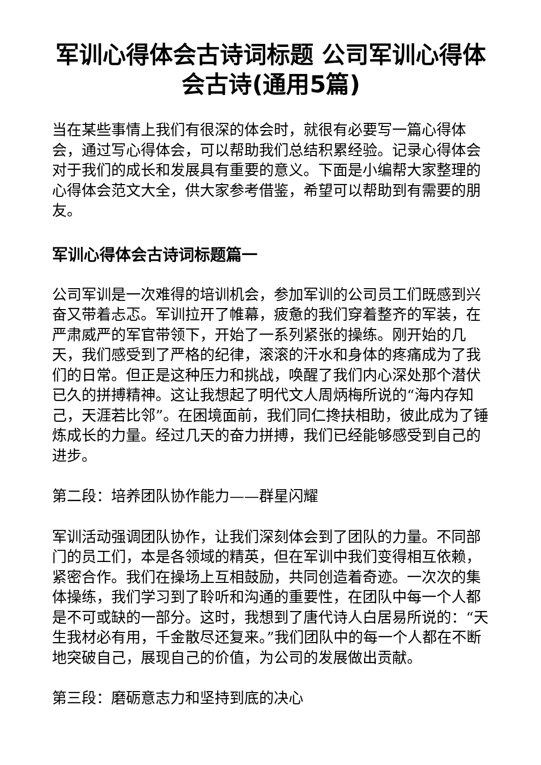军训心得体会古诗词标题 公司军训心得体会古诗(通用5篇)
当在某些事情上我们有很深的体会时，就很有必要写一篇心得体会，通过写心得体会，可以帮助我们总结积累经验。记录心得体会对于我们的成长和发展具有重要的意义。下面是小编帮大家整理的心得体会范文大全，供大家参考借鉴，希望可以帮助到有需要的朋友。
军训心得体会古诗词标题篇一
公司军训是一次难得的培训机会，参加军训的公司员工们既感到兴奋又带着忐忑。军训拉开了帷幕，疲惫的我们穿着整齐的军装，在严肃威严的军官带领下，开始了一系列紧张的操练。刚开始的几天，我们感受到了严格的纪律，滚滚的汗水和身体的疼痛成为了我们的日常。但正是这种压力和挑战，唤醒了我们内心深处那个潜伏已久的拼搏精神。这让我想起了明代文人周炳梅所说的“海内存知己，天涯若比邻”。在困境面前，我们同仁搀扶相助，彼此成为了锤炼成长的力量。经过几天的奋力拼搏，我们已经能够感受到自己的进步。
第二段：培养团队协作能力——群星闪耀
军训活动强调团队协作，让我们深刻体会到了团队的力量。不同部门的员工们，本是各领域的精英，但在军训中我们变得相互依赖，紧密合作。我们在操场上互相鼓励，共同创造着奇迹。一次次的集体操练，我们学习到了聆听和沟通的重要性，在团队中每一个人都是不可或缺的一部分。这时，我想到了唐代诗人白居易所说的：“天生我材必有用，千金散尽还复来。”我们团队中的每一个人都在不断地突破自己，展现自己的价值，为公司的发展做出贡献。
第三段：磨砺意志力和坚持到底的决心